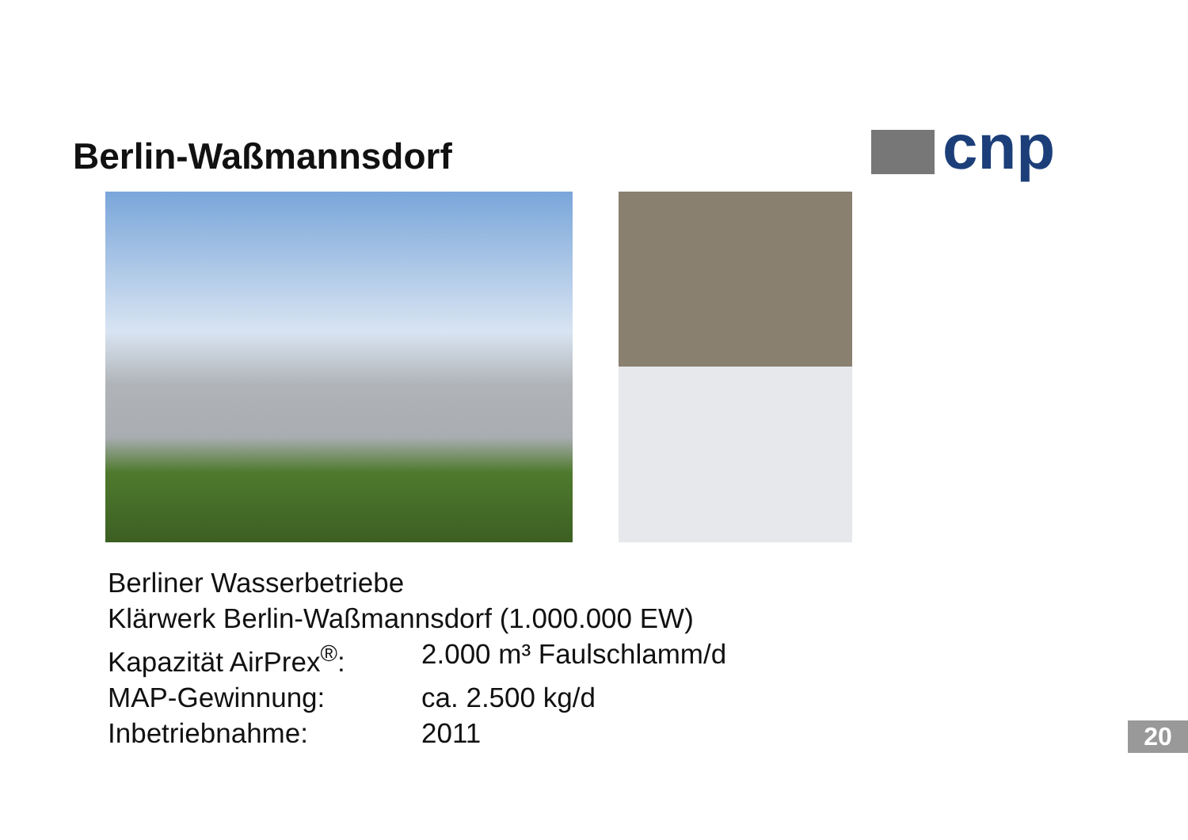cnp
Berlin-Waßmannsdorf
Berliner Wasserbetriebe
Klärwerk Berlin-Waßmannsdorf (1.000.000 EW)
Kapazität AirPrex<sup>®</sup>:
2.000 m³ Faulschlamm/d
MAP-Gewinnung: ca. 2.500 kg/d
Inbetriebnahme: 2011
20